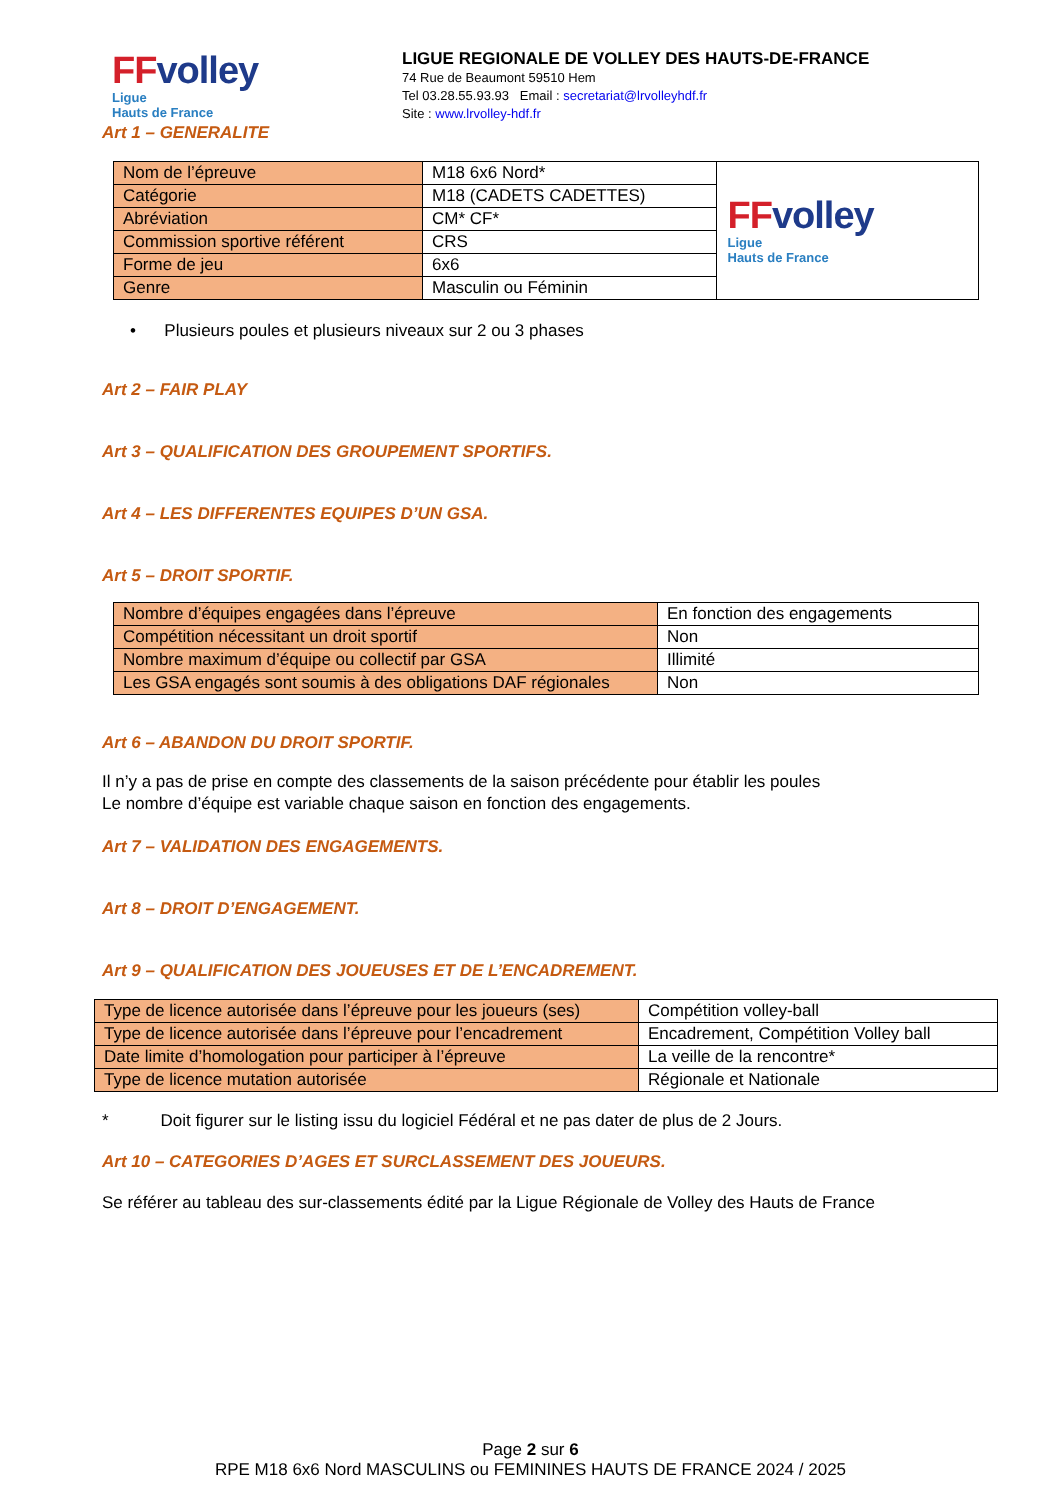FFvolley
Ligue
Hauts de France
LIGUE REGIONALE DE VOLLEY DES HAUTS-DE-FRANCE
74 Rue de Beaumont 59510 Hem
Tel 03.28.55.93.93 Email : secretariat@lrvolleyhdf.fr
Site : www.lrvolley-hdf.fr
Art 1 – GENERALITE
| Nom de l’épreuve | M18 6x6 Nord* | FF volley Ligue Hauts de France |
| Catégorie | M18 (CADETS CADETTES) | |
| Abréviation | CM* CF* | |
| Commission sportive référent | CRS | |
| Forme de jeu | 6x6 | |
| Genre | Masculin ou Féminin | |
• Plusieurs poules et plusieurs niveaux sur 2 ou 3 phases
Art 2 – FAIR PLAY
Art 3 – QUALIFICATION DES GROUPEMENT SPORTIFS.
Art 4 – LES DIFFERENTES EQUIPES D’UN GSA.
Art 5 – DROIT SPORTIF.
| Nombre d’équipes engagées dans l’épreuve | En fonction des engagements |
| Compétition nécessitant un droit sportif | Non |
| Nombre maximum d’équipe ou collectif par GSA | Illimité |
| Les GSA engagés sont soumis à des obligations DAF régionales | Non |
Art 6 – ABANDON DU DROIT SPORTIF.
Il n’y a pas de prise en compte des classements de la saison précédente pour établir les poules
Le nombre d’équipe est variable chaque saison en fonction des engagements.
Art 7 – VALIDATION DES ENGAGEMENTS.
Art 8 – DROIT D’ENGAGEMENT.
Art 9 – QUALIFICATION DES JOUEUSES ET DE L’ENCADREMENT.
| Type de licence autorisée dans l’épreuve pour les joueurs (ses) | Compétition volley-ball |
| Type de licence autorisée dans l’épreuve pour l’encadrement | Encadrement, Compétition Volley ball |
| Date limite d’homologation pour participer à l’épreuve | La veille de la rencontre* |
| Type de licence mutation autorisée | Régionale et Nationale |
* Doit figurer sur le listing issu du logiciel Fédéral et ne pas dater de plus de 2 Jours.
Art 10 – CATEGORIES D’AGES ET SURCLASSEMENT DES JOUEURS.
Se référer au tableau des sur-classements édité par la Ligue Régionale de Volley des Hauts de France
Page 2 sur 6
RPE M18 6x6 Nord MASCULINS ou FEMININES HAUTS DE FRANCE 2024 / 2025